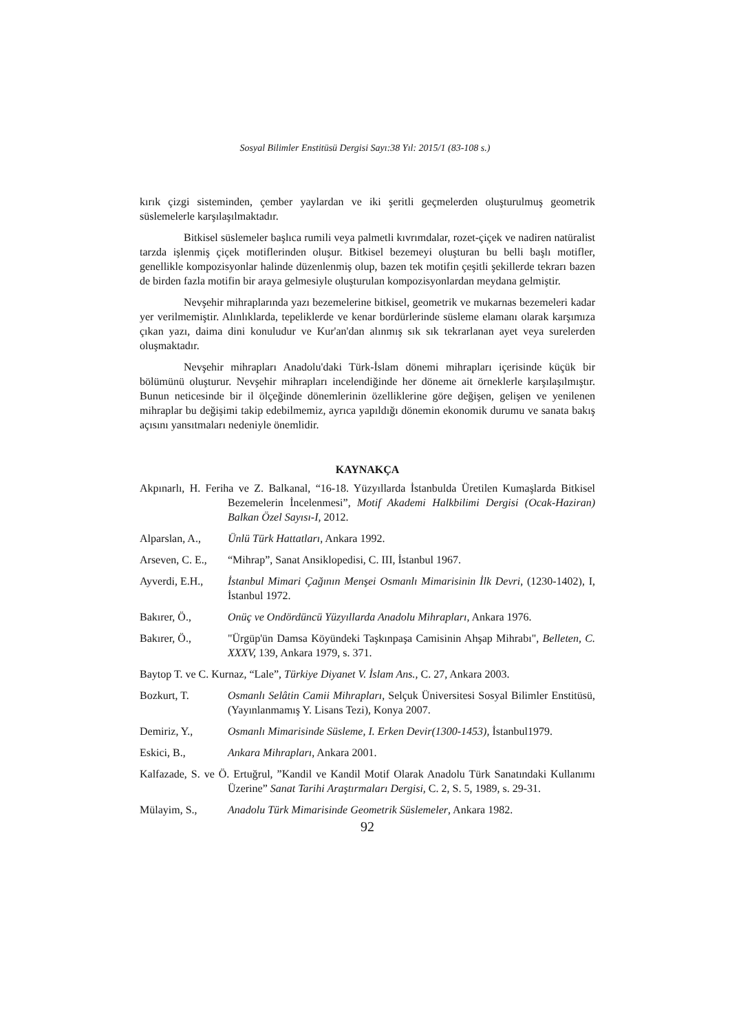Sosyal Bilimler Enstitüsü Dergisi Sayı:38 Yıl: 2015/1 (83-108 s.)
kırık çizgi sisteminden, çember yaylardan ve iki şeritli geçmelerden oluşturulmuş geometrik süslemelerle karşılaşılmaktadır.
Bitkisel süslemeler başlıca rumili veya palmetli kıvrımdalar, rozet-çiçek ve nadiren natüralist tarzda işlenmiş çiçek motiflerinden oluşur. Bitkisel bezemeyi oluşturan bu belli başlı motifler, genellikle kompozisyonlar halinde düzenlenmiş olup, bazen tek motifin çeşitli şekillerde tekrarı bazen de birden fazla motifin bir araya gelmesiyle oluşturulan kompozisyonlardan meydana gelmiştir.
Nevşehir mihraplarında yazı bezemelerine bitkisel, geometrik ve mukarnas bezemeleri kadar yer verilmemiştir. Alınlıklarda, tepeliklerde ve kenar bordürlerinde süsleme elamanı olarak karşımıza çıkan yazı, daima dini konuludur ve Kur'an'dan alınmış sık sık tekrarlanan ayet veya surelerden oluşmaktadır.
Nevşehir mihrapları Anadolu'daki Türk-İslam dönemi mihrapları içerisinde küçük bir bölümünü oluşturur. Nevşehir mihrapları incelendiğinde her döneme ait örneklerle karşılaşılmıştır. Bunun neticesinde bir il ölçeğinde dönemlerinin özelliklerine göre değişen, gelişen ve yenilenen mihraplar bu değişimi takip edebilmemiz, ayrıca yapıldığı dönemin ekonomik durumu ve sanata bakış açısını yansıtmaları nedeniyle önemlidir.
KAYNAKÇA
Akpınarlı, H. Feriha ve Z. Balkanal, “16-18. Yüzyıllarda İstanbulda Üretilen Kumaşlarda Bitkisel Bezemelerin İncelenmesi”, Motif Akademi Halkbilimi Dergisi (Ocak-Haziran) Balkan Özel Sayısı-I, 2012.
Alparslan, A., Ünlü Türk Hattatları, Ankara 1992.
Arseven, C. E., “Mihrap”, Sanat Ansiklopedisi, C. III, İstanbul 1967.
Ayverdi, E.H., İstanbul Mimari Çağının Menşei Osmanlı Mimarisinin İlk Devri, (1230-1402), I, İstanbul 1972.
Bakırer, Ö., Onüç ve Ondördüncü Yüzyıllarda Anadolu Mihrapları, Ankara 1976.
Bakırer, Ö., "Ürgüp'ün Damsa Köyündeki Taşkınpaşa Camisinin Ahşap Mihrabı", Belleten, C. XXXV, 139, Ankara 1979, s. 371.
Baytop T. ve C. Kurnaz, “Lale”, Türkiye Diyanet V. İslam Ans., C. 27, Ankara 2003.
Bozkurt, T. Osmanlı Selâtin Camii Mihrapları, Selçuk Üniversitesi Sosyal Bilimler Enstitüsü, (Yayınlanmamış Y. Lisans Tezi), Konya 2007.
Demiriz, Y., Osmanlı Mimarisinde Süsleme, I. Erken Devir(1300-1453), İstanbul1979.
Eskici, B., Ankara Mihrapları, Ankara 2001.
Kalfazade, S. ve Ö. Ertuğrul, ”Kandil ve Kandil Motif Olarak Anadolu Türk Sanatındaki Kullanımı Üzerine” Sanat Tarihi Araştırmaları Dergisi, C. 2, S. 5, 1989, s. 29-31.
Mülayim, S., Anadolu Türk Mimarisinde Geometrik Süslemeler, Ankara 1982.
92